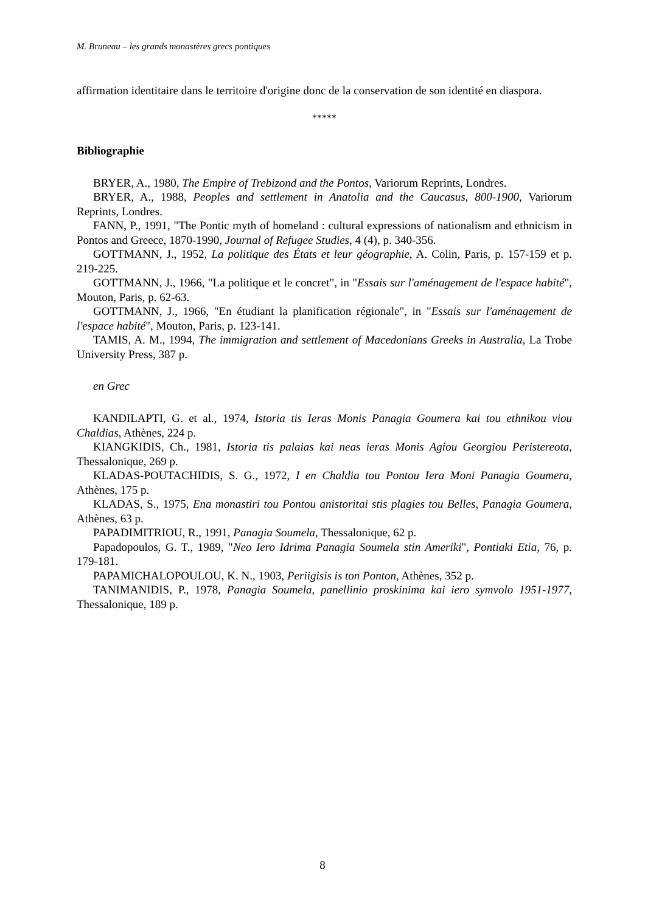M. Bruneau – les grands monastères grecs pontiques
affirmation identitaire dans le territoire d'origine donc de la conservation de son identité en diaspora.
*****
Bibliographie
BRYER, A., 1980, The Empire of Trebizond and the Pontos, Variorum Reprints, Londres.
BRYER, A., 1988, Peoples and settlement in Anatolia and the Caucasus, 800-1900, Variorum Reprints, Londres.
FANN, P., 1991, "The Pontic myth of homeland : cultural expressions of nationalism and ethnicism in Pontos and Greece, 1870-1990, Journal of Refugee Studies, 4 (4), p. 340-356.
GOTTMANN, J., 1952, La politique des États et leur géographie, A. Colin, Paris, p. 157-159 et p. 219-225.
GOTTMANN, J., 1966, "La politique et le concret", in "Essais sur l'aménagement de l'espace habité", Mouton, Paris, p. 62-63.
GOTTMANN, J., 1966, "En étudiant la planification régionale", in "Essais sur l'aménagement de l'espace habité", Mouton, Paris, p. 123-141.
TAMIS, A. M., 1994, The immigration and settlement of Macedonians Greeks in Australia, La Trobe University Press, 387 p.
en Grec
KANDILAPTI, G. et al., 1974, Istoria tis Ieras Monis Panagia Goumera kai tou ethnikou viou Chaldias, Athènes, 224 p.
KIANGKIDIS, Ch., 1981, Istoria tis palaias kai neas ieras Monis Agiou Georgiou Peristereota, Thessalonique, 269 p.
KLADAS-POUTACHIDIS, S. G., 1972, I en Chaldia tou Pontou Iera Moni Panagia Goumera, Athènes, 175 p.
KLADAS, S., 1975, Ena monastiri tou Pontou anistoritai stis plagies tou Belles, Panagia Goumera, Athènes, 63 p.
PAPADIMITRIOU, R., 1991, Panagia Soumela, Thessalonique, 62 p.
Papadopoulos, G. T., 1989, "Neo Iero Idrima Panagia Soumela stin Ameriki", Pontiaki Etia, 76, p. 179-181.
PAPAMICHALOPOULOU, K. N., 1903, Periigisis is ton Ponton, Athènes, 352 p.
TANIMANIDIS, P., 1978, Panagia Soumela, panellinio proskinima kai iero symvolo 1951-1977, Thessalonique, 189 p.
8